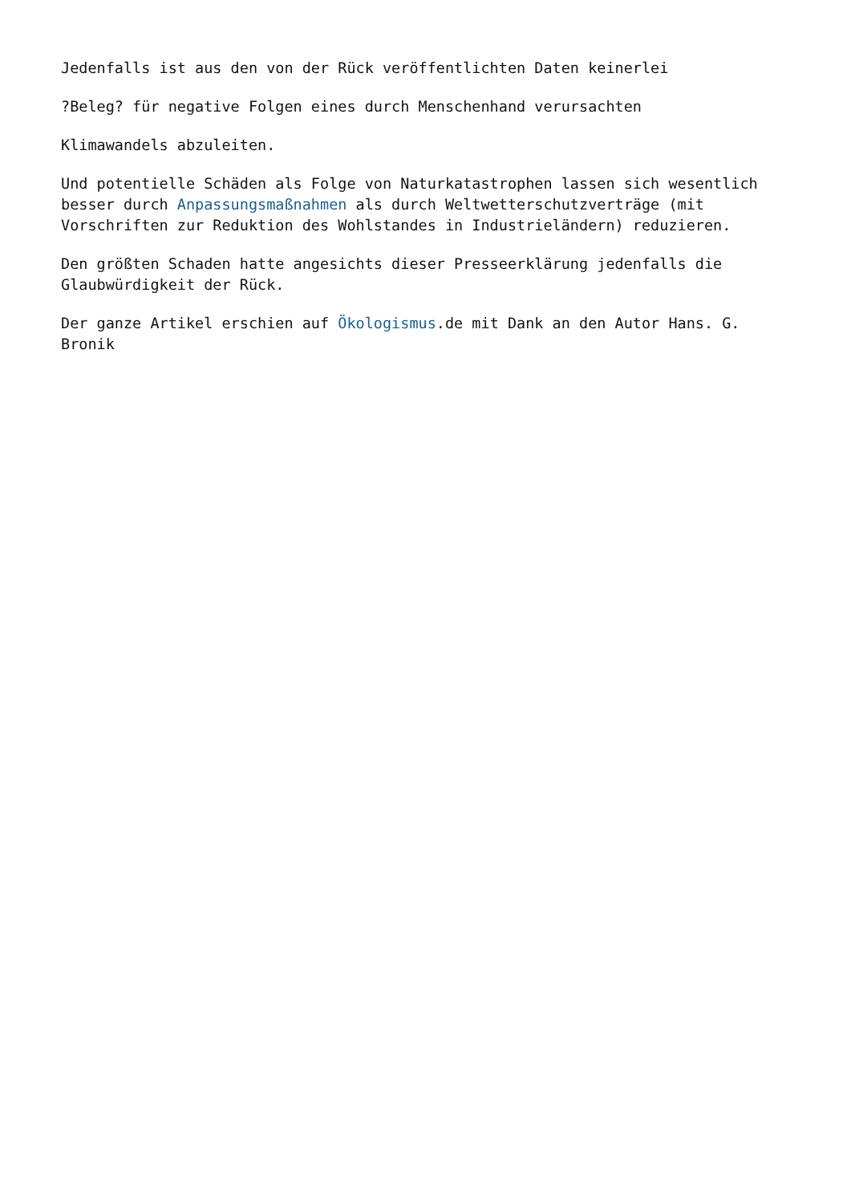Jedenfalls ist aus den von der Rück veröffentlichten Daten keinerlei
?Beleg? für negative Folgen eines durch Menschenhand verursachten
Klimawandels abzuleiten.
Und potentielle Schäden als Folge von Naturkatastrophen lassen sich wesentlich besser durch Anpassungsmaßnahmen als durch Weltwetterschutzverträge (mit Vorschriften zur Reduktion des Wohlstandes in Industrieländern) reduzieren.
Den größten Schaden hatte angesichts dieser Presseerklärung jedenfalls die Glaubwürdigkeit der Rück.
Der ganze Artikel erschien auf Ökologismus.de mit Dank an den Autor Hans. G. Bronik